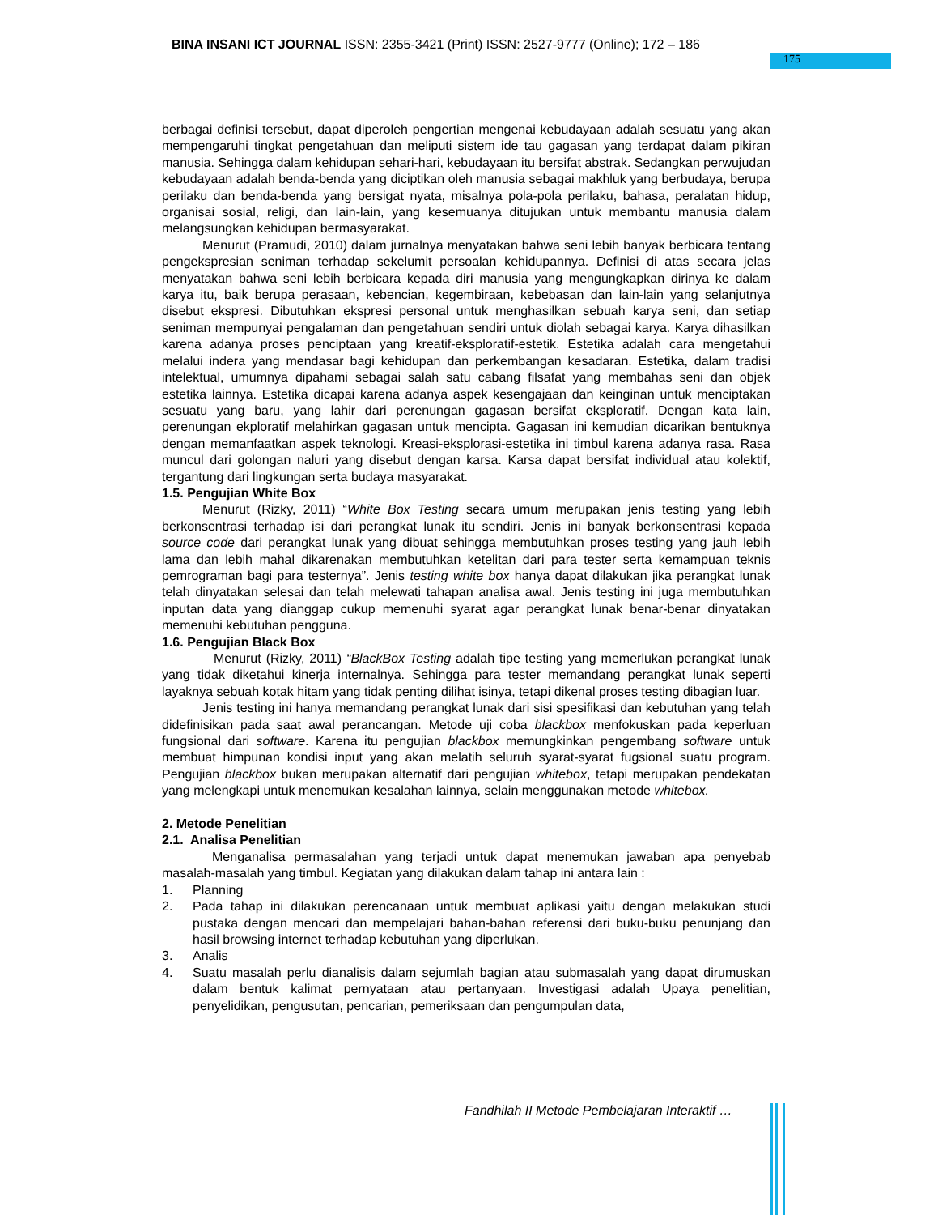BINA INSANI ICT JOURNAL ISSN: 2355-3421 (Print) ISSN: 2527-9777 (Online); 172 – 186
175
berbagai definisi tersebut, dapat diperoleh pengertian mengenai kebudayaan adalah sesuatu yang akan mempengaruhi tingkat pengetahuan dan meliputi sistem ide tau gagasan yang terdapat dalam pikiran manusia. Sehingga dalam kehidupan sehari-hari, kebudayaan itu bersifat abstrak. Sedangkan perwujudan kebudayaan adalah benda-benda yang diciptikan oleh manusia sebagai makhluk yang berbudaya, berupa perilaku dan benda-benda yang bersigat nyata, misalnya pola-pola perilaku, bahasa, peralatan hidup, organisai sosial, religi, dan lain-lain, yang kesemuanya ditujukan untuk membantu manusia dalam melangsungkan kehidupan bermasyarakat.
Menurut (Pramudi, 2010) dalam jurnalnya menyatakan bahwa seni lebih banyak berbicara tentang pengekspresian seniman terhadap sekelumit persoalan kehidupannya. Definisi di atas secara jelas menyatakan bahwa seni lebih berbicara kepada diri manusia yang mengungkapkan dirinya ke dalam karya itu, baik berupa perasaan, kebencian, kegembiraan, kebebasan dan lain-lain yang selanjutnya disebut ekspresi. Dibutuhkan ekspresi personal untuk menghasilkan sebuah karya seni, dan setiap seniman mempunyai pengalaman dan pengetahuan sendiri untuk diolah sebagai karya. Karya dihasilkan karena adanya proses penciptaan yang kreatif-eksploratif-estetik. Estetika adalah cara mengetahui melalui indera yang mendasar bagi kehidupan dan perkembangan kesadaran. Estetika, dalam tradisi intelektual, umumnya dipahami sebagai salah satu cabang filsafat yang membahas seni dan objek estetika lainnya. Estetika dicapai karena adanya aspek kesengajaan dan keinginan untuk menciptakan sesuatu yang baru, yang lahir dari perenungan gagasan bersifat eksploratif. Dengan kata lain, perenungan ekploratif melahirkan gagasan untuk mencipta. Gagasan ini kemudian dicarikan bentuknya dengan memanfaatkan aspek teknologi. Kreasi-eksplorasi-estetika ini timbul karena adanya rasa. Rasa muncul dari golongan naluri yang disebut dengan karsa. Karsa dapat bersifat individual atau kolektif, tergantung dari lingkungan serta budaya masyarakat.
1.5. Pengujian White Box
Menurut (Rizky, 2011) “White Box Testing secara umum merupakan jenis testing yang lebih berkonsentrasi terhadap isi dari perangkat lunak itu sendiri. Jenis ini banyak berkonsentrasi kepada source code dari perangkat lunak yang dibuat sehingga membutuhkan proses testing yang jauh lebih lama dan lebih mahal dikarenakan membutuhkan ketelitan dari para tester serta kemampuan teknis pemrograman bagi para testernya”. Jenis testing white box hanya dapat dilakukan jika perangkat lunak telah dinyatakan selesai dan telah melewati tahapan analisa awal. Jenis testing ini juga membutuhkan inputan data yang dianggap cukup memenuhi syarat agar perangkat lunak benar-benar dinyatakan memenuhi kebutuhan pengguna.
1.6. Pengujian Black Box
Menurut (Rizky, 2011) “BlackBox Testing adalah tipe testing yang memerlukan perangkat lunak yang tidak diketahui kinerja internalnya. Sehingga para tester memandang perangkat lunak seperti layaknya sebuah kotak hitam yang tidak penting dilihat isinya, tetapi dikenal proses testing dibagian luar.
Jenis testing ini hanya memandang perangkat lunak dari sisi spesifikasi dan kebutuhan yang telah didefinisikan pada saat awal perancangan. Metode uji coba blackbox menfokuskan pada keperluan fungsional dari software. Karena itu pengujian blackbox memungkinkan pengembang software untuk membuat himpunan kondisi input yang akan melatih seluruh syarat-syarat fugsional suatu program. Pengujian blackbox bukan merupakan alternatif dari pengujian whitebox, tetapi merupakan pendekatan yang melengkapi untuk menemukan kesalahan lainnya, selain menggunakan metode whitebox.
2. Metode Penelitian
2.1. Analisa Penelitian
Menganalisa permasalahan yang terjadi untuk dapat menemukan jawaban apa penyebab masalah-masalah yang timbul. Kegiatan yang dilakukan dalam tahap ini antara lain :
1. Planning
2. Pada tahap ini dilakukan perencanaan untuk membuat aplikasi yaitu dengan melakukan studi pustaka dengan mencari dan mempelajari bahan-bahan referensi dari buku-buku penunjang dan hasil browsing internet terhadap kebutuhan yang diperlukan.
3. Analis
4. Suatu masalah perlu dianalisis dalam sejumlah bagian atau submasalah yang dapat dirumuskan dalam bentuk kalimat pernyataan atau pertanyaan. Investigasi adalah Upaya penelitian, penyelidikan, pengusutan, pencarian, pemeriksaan dan pengumpulan data,
Fandhilah II Metode Pembelajaran Interaktif …